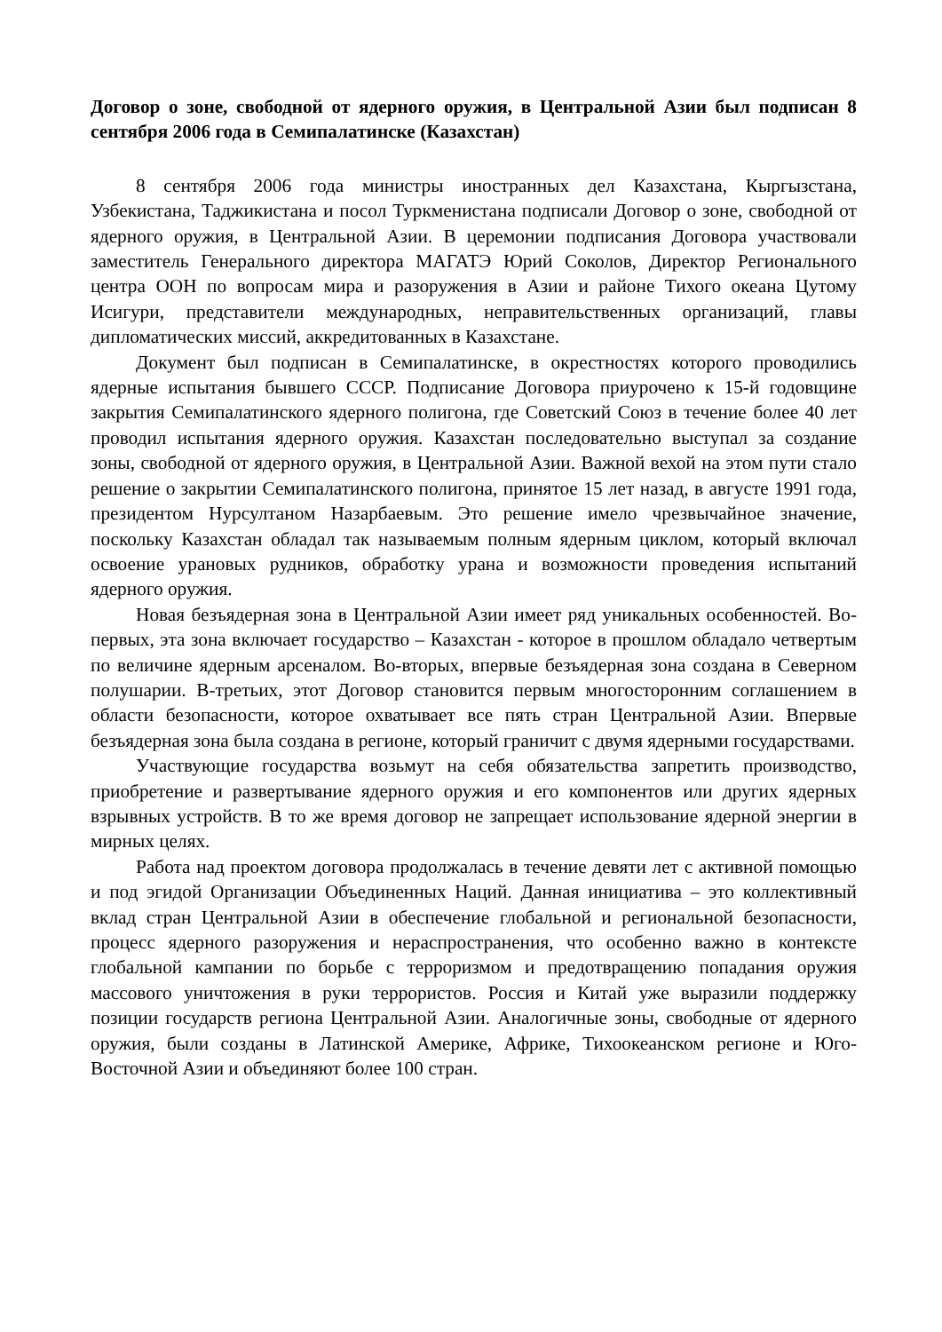Договор о зоне, свободной от ядерного оружия, в Центральной Азии был подписан 8 сентября 2006 года в Семипалатинске (Казахстан)
8 сентября 2006 года министры иностранных дел Казахстана, Кыргызстана, Узбекистана, Таджикистана и посол Туркменистана подписали Договор о зоне, свободной от ядерного оружия, в Центральной Азии. В церемонии подписания Договора участвовали заместитель Генерального директора МАГАТЭ Юрий Соколов, Директор Регионального центра ООН по вопросам мира и разоружения в Азии и районе Тихого океана Цутому Исигури, представители международных, неправительственных организаций, главы дипломатических миссий, аккредитованных в Казахстане.
Документ был подписан в Семипалатинске, в окрестностях которого проводились ядерные испытания бывшего СССР. Подписание Договора приурочено к 15-й годовщине закрытия Семипалатинского ядерного полигона, где Советский Союз в течение более 40 лет проводил испытания ядерного оружия. Казахстан последовательно выступал за создание зоны, свободной от ядерного оружия, в Центральной Азии. Важной вехой на этом пути стало решение о закрытии Семипалатинского полигона, принятое 15 лет назад, в августе 1991 года, президентом Нурсултаном Назарбаевым. Это решение имело чрезвычайное значение, поскольку Казахстан обладал так называемым полным ядерным циклом, который включал освоение урановых рудников, обработку урана и возможности проведения испытаний ядерного оружия.
Новая безъядерная зона в Центральной Азии имеет ряд уникальных особенностей. Во-первых, эта зона включает государство – Казахстан - которое в прошлом обладало четвертым по величине ядерным арсеналом. Во-вторых, впервые безъядерная зона создана в Северном полушарии. В-третьих, этот Договор становится первым многосторонним соглашением в области безопасности, которое охватывает все пять стран Центральной Азии. Впервые безъядерная зона была создана в регионе, который граничит с двумя ядерными государствами.
Участвующие государства возьмут на себя обязательства запретить производство, приобретение и развертывание ядерного оружия и его компонентов или других ядерных взрывных устройств. В то же время договор не запрещает использование ядерной энергии в мирных целях.
Работа над проектом договора продолжалась в течение девяти лет с активной помощью и под эгидой Организации Объединенных Наций. Данная инициатива – это коллективный вклад стран Центральной Азии в обеспечение глобальной и региональной безопасности, процесс ядерного разоружения и нераспространения, что особенно важно в контексте глобальной кампании по борьбе с терроризмом и предотвращению попадания оружия массового уничтожения в руки террористов. Россия и Китай уже выразили поддержку позиции государств региона Центральной Азии. Аналогичные зоны, свободные от ядерного оружия, были созданы в Латинской Америке, Африке, Тихоокеанском регионе и Юго-Восточной Азии и объединяют более 100 стран.